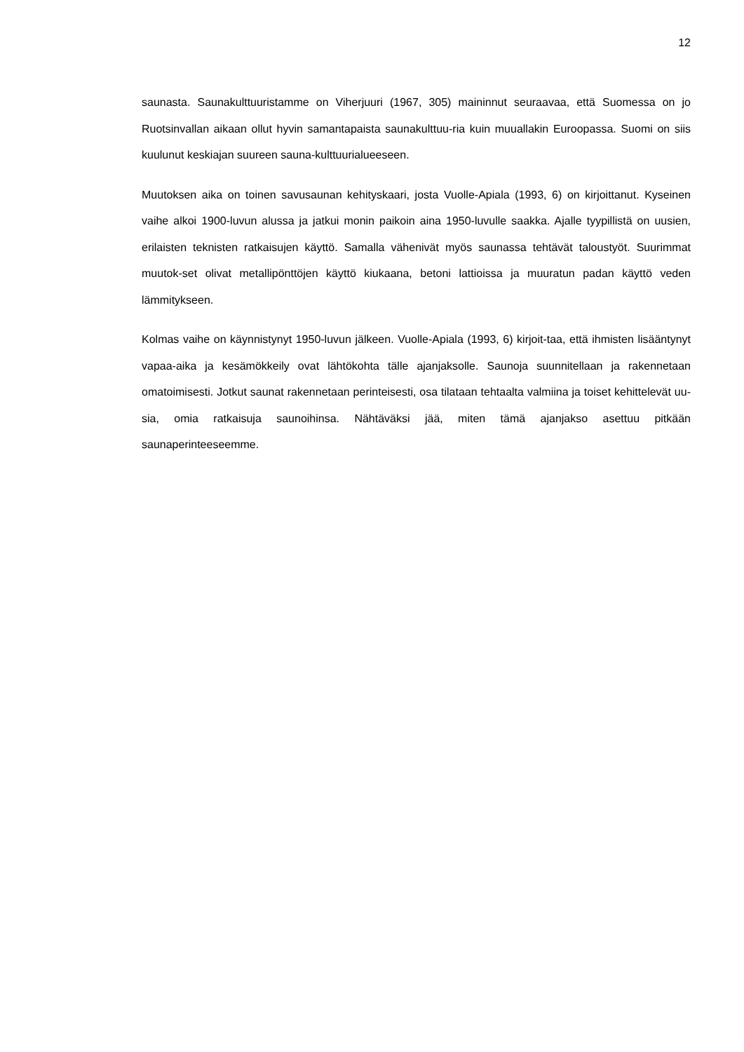12
saunasta. Saunakulttuuristamme on Viherjuuri (1967, 305) maininnut seuraavaa, että Suomessa on jo Ruotsinvallan aikaan ollut hyvin samantapaista saunakulttuu-ria kuin muuallakin Euroopassa. Suomi on siis kuulunut keskiajan suureen sauna-kulttuurialueeseen.
Muutoksen aika on toinen savusaunan kehityskaari, josta Vuolle-Apiala (1993, 6) on kirjoittanut. Kyseinen vaihe alkoi 1900-luvun alussa ja jatkui monin paikoin aina 1950-luvulle saakka. Ajalle tyypillistä on uusien, erilaisten teknisten ratkaisujen käyttö. Samalla vähenivät myös saunassa tehtävät taloustyöt. Suurimmat muutok-set olivat metallipönttöjen käyttö kiukaana, betoni lattioissa ja muuratun padan käyttö veden lämmitykseen.
Kolmas vaihe on käynnistynyt 1950-luvun jälkeen. Vuolle-Apiala (1993, 6) kirjoit-taa, että ihmisten lisääntynyt vapaa-aika ja kesämökkeily ovat lähtökohta tälle ajanjaksolle. Saunoja suunnitellaan ja rakennetaan omatoimisesti. Jotkut saunat rakennetaan perinteisesti, osa tilataan tehtaalta valmiina ja toiset kehittelevät uu-sia, omia ratkaisuja saunoihinsa. Nähtäväksi jää, miten tämä ajanjakso asettuu pitkään saunaperinteeseemme.